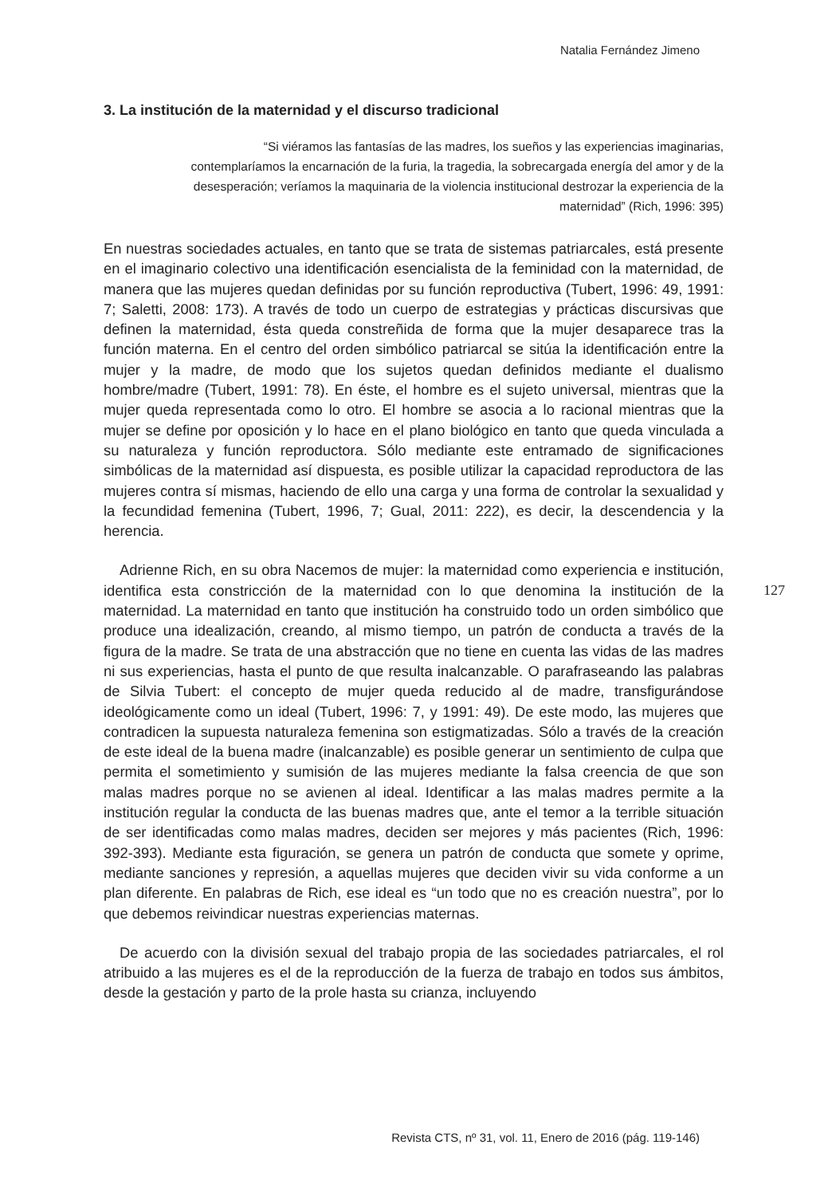Natalia Fernández Jimeno
3. La institución de la maternidad y el discurso tradicional
“Si viéramos las fantasías de las madres, los sueños y las experiencias imaginarias, contemplaríamos la encarnación de la furia, la tragedia, la sobrecargada energía del amor y de la desesperación; veríamos la maquinaria de la violencia institucional destrozar la experiencia de la maternidad” (Rich, 1996: 395)
En nuestras sociedades actuales, en tanto que se trata de sistemas patriarcales, está presente en el imaginario colectivo una identificación esencialista de la feminidad con la maternidad, de manera que las mujeres quedan definidas por su función reproductiva (Tubert, 1996: 49, 1991: 7; Saletti, 2008: 173). A través de todo un cuerpo de estrategias y prácticas discursivas que definen la maternidad, ésta queda constreñida de forma que la mujer desaparece tras la función materna. En el centro del orden simbólico patriarcal se sitúa la identificación entre la mujer y la madre, de modo que los sujetos quedan definidos mediante el dualismo hombre/madre (Tubert, 1991: 78). En éste, el hombre es el sujeto universal, mientras que la mujer queda representada como lo otro. El hombre se asocia a lo racional mientras que la mujer se define por oposición y lo hace en el plano biológico en tanto que queda vinculada a su naturaleza y función reproductora. Sólo mediante este entramado de significaciones simbólicas de la maternidad así dispuesta, es posible utilizar la capacidad reproductora de las mujeres contra sí mismas, haciendo de ello una carga y una forma de controlar la sexualidad y la fecundidad femenina (Tubert, 1996, 7; Gual, 2011: 222), es decir, la descendencia y la herencia.
Adrienne Rich, en su obra Nacemos de mujer: la maternidad como experiencia e institución, identifica esta constricción de la maternidad con lo que denomina la institución de la maternidad. La maternidad en tanto que institución ha construido todo un orden simbólico que produce una idealización, creando, al mismo tiempo, un patrón de conducta a través de la figura de la madre. Se trata de una abstracción que no tiene en cuenta las vidas de las madres ni sus experiencias, hasta el punto de que resulta inalcanzable. O parafraseando las palabras de Silvia Tubert: el concepto de mujer queda reducido al de madre, transfigurándose ideológicamente como un ideal (Tubert, 1996: 7, y 1991: 49). De este modo, las mujeres que contradicen la supuesta naturaleza femenina son estigmatizadas. Sólo a través de la creación de este ideal de la buena madre (inalcanzable) es posible generar un sentimiento de culpa que permita el sometimiento y sumisión de las mujeres mediante la falsa creencia de que son malas madres porque no se avienen al ideal. Identificar a las malas madres permite a la institución regular la conducta de las buenas madres que, ante el temor a la terrible situación de ser identificadas como malas madres, deciden ser mejores y más pacientes (Rich, 1996: 392-393). Mediante esta figuración, se genera un patrón de conducta que somete y oprime, mediante sanciones y represión, a aquellas mujeres que deciden vivir su vida conforme a un plan diferente. En palabras de Rich, ese ideal es “un todo que no es creación nuestra”, por lo que debemos reivindicar nuestras experiencias maternas.
De acuerdo con la división sexual del trabajo propia de las sociedades patriarcales, el rol atribuido a las mujeres es el de la reproducción de la fuerza de trabajo en todos sus ámbitos, desde la gestación y parto de la prole hasta su crianza, incluyendo
127
Revista CTS, nº 31, vol. 11, Enero de 2016 (pág. 119-146)